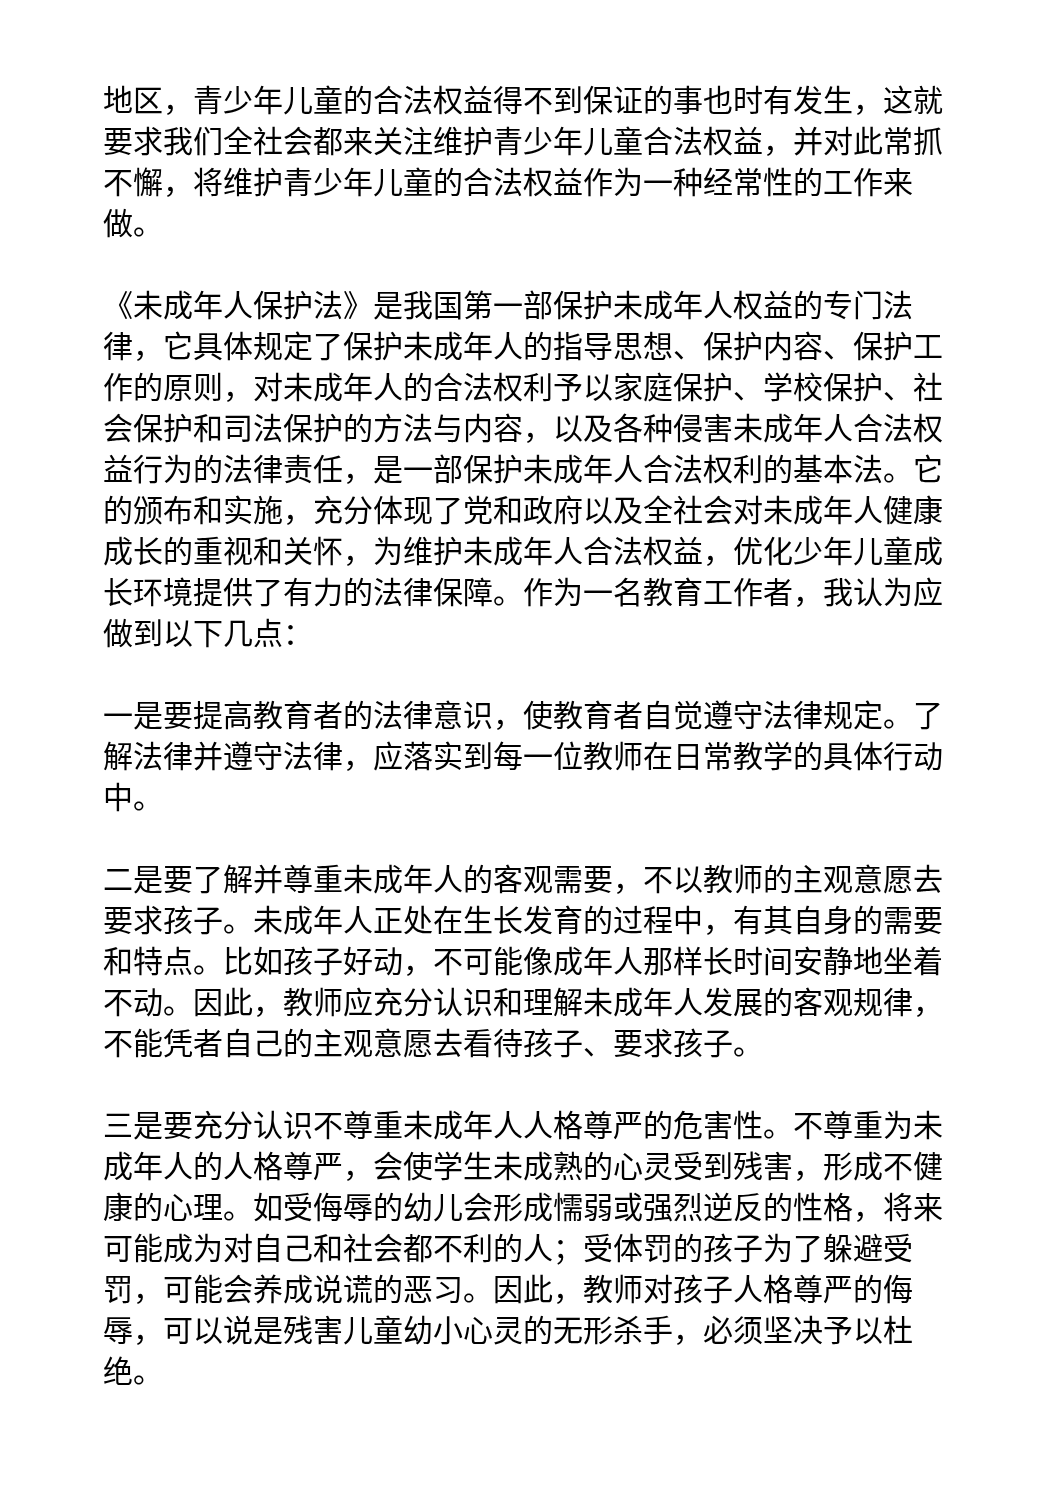地区，青少年儿童的合法权益得不到保证的事也时有发生，这就要求我们全社会都来关注维护青少年儿童合法权益，并对此常抓不懈，将维护青少年儿童的合法权益作为一种经常性的工作来做。
《未成年人保护法》是我国第一部保护未成年人权益的专门法律，它具体规定了保护未成年人的指导思想、保护内容、保护工作的原则，对未成年人的合法权利予以家庭保护、学校保护、社会保护和司法保护的方法与内容，以及各种侵害未成年人合法权益行为的法律责任，是一部保护未成年人合法权利的基本法。它的颁布和实施，充分体现了党和政府以及全社会对未成年人健康成长的重视和关怀，为维护未成年人合法权益，优化少年儿童成长环境提供了有力的法律保障。作为一名教育工作者，我认为应做到以下几点：
一是要提高教育者的法律意识，使教育者自觉遵守法律规定。了解法律并遵守法律，应落实到每一位教师在日常教学的具体行动中。
二是要了解并尊重未成年人的客观需要，不以教师的主观意愿去要求孩子。未成年人正处在生长发育的过程中，有其自身的需要和特点。比如孩子好动，不可能像成年人那样长时间安静地坐着不动。因此，教师应充分认识和理解未成年人发展的客观规律，不能凭者自己的主观意愿去看待孩子、要求孩子。
三是要充分认识不尊重未成年人人格尊严的危害性。不尊重为未成年人的人格尊严，会使学生未成熟的心灵受到残害，形成不健康的心理。如受侮辱的幼儿会形成懦弱或强烈逆反的性格，将来可能成为对自己和社会都不利的人；受体罚的孩子为了躲避受罚，可能会养成说谎的恶习。因此，教师对孩子人格尊严的侮辱，可以说是残害儿童幼小心灵的无形杀手，必须坚决予以杜绝。